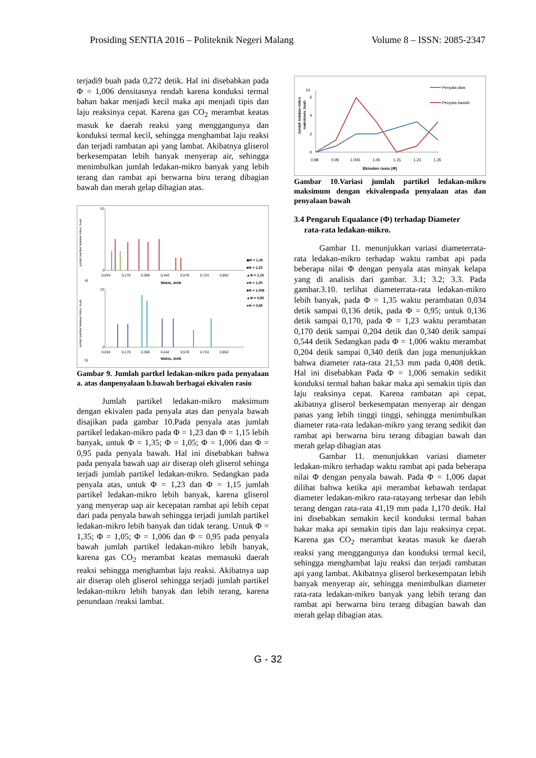Prosiding SENTIA 2016 – Politeknik Negeri Malang Volume 8 – ISSN: 2085-2347
terjadi9 buah pada 0,272 detik. Hal ini disebabkan pada Φ = 1,006 densitasnya rendah karena konduksi termal bahan bakar menjadi kecil maka api menjadi tipis dan laju reaksinya cepat. Karena gas CO<sub>2</sub> merambat keatas masuk ke daerah reaksi yang menggangunya dan konduksi termal kecil, sehingga menghambat laju reaksi dan terjadi rambatan api yang lambat. Akibatnya gliserol berkesempatan lebih banyak menyerap air, sehingga menimbulkan jumlah ledakan-mikro banyak yang lebih terang dan rambat api berwarna biru terang dibagian bawah dan merah gelap dibagian atas.
jumlah partikel ledakan mikro, buah
0
10
0,034
0,170
0,306
0,442
0,578
0,724
0,862
Waktu, detik
a)
◆Φ = 1,35
■Φ = 1,23
▲Φ = 1,15
●Φ = 1,05
■Φ = 1,006
▲Φ = 0,95
●Φ = 0,88
jumlah partikel ledakan mikro, buah
0
10
0,034
0,170
0,306
0,442
0,578
0,724
0,862
Waktu, detik
b)
Gambar 9. Jumlah partkel ledakan-mikro pada penyalaan a. atas danpenyalaan b.bawah berbagai ekivalen rasio
Jumlah partikel ledakan-mikro maksimum dengan ekivalen pada penyala atas dan penyala bawah disajikan pada gambar 10.Pada penyala atas jumlah partikel ledakan-mikro pada Φ = 1,23 dan Φ = 1,15 lebih banyak, untuk Φ = 1,35; Φ = 1,05; Φ = 1,006 dan Φ = 0,95 pada penyala bawah. Hal ini disebabkan bahwa pada penyala bawah uap air diserap oleh gliserol sehinga terjadi jumlah partikel ledakan-mikro. Sedangkan pada penyala atas, untuk Φ = 1,23 dan Φ = 1,15 jumlah partikel ledakan-mikro lebih banyak, karena gliserol yang menyerap uap air kecepatan rambat api lebih cepat dari pada penyala bawah sehingga terjadi jumlah partikel ledakan-mikro lebih banyak dan tidak terang. Untuk Φ = 1,35; Φ = 1,05; Φ = 1,006 dan Φ = 0,95 pada penyala bawah jumlah partikel ledakan-mikro lebih banyak, karena gas CO<sub>2</sub> merambat keatas memasuki daerah reaksi sehingga menghambat laju reaksi. Akibatnya uap air diserap oleh gliserol sehingga terjadi jumlah partikel ledakan-mikro lebih banyak dan lebih terang, karena penundaan /reaksi lambat.
Jumlah ledakan-mikro
maksimum, buah
0
2
4
6
10
0,88
0,95
1,006
1,05
1,15
1,23
1,35
Ekivalen rasio (Φ)
Penyala atas
Penyala bawah
Gambar 10.Variasi jumlah partikel ledakan-mikro maksimum dengan ekivalenpada penyalaan atas dan penyalaan bawah
3.4 Pengaruh Equalance (Φ) terhadap Diameter
rata-rata ledakan-mikro.
Gambar 11. menunjukkan variasi diameterrata-rata ledakan-mikro terhadap waktu rambat api pada beberapa nilai Φ dengan penyala atas minyak kelapa yang di analisis dari gambar. 3.1; 3.2; 3.3. Pada gambar.3.10. terlihat diameterrata-rata ledakan-mikro lebih banyak, pada Φ = 1,35 waktu perambatan 0,034 detik sampai 0,136 detik, pada Φ = 0,95; untuk 0,136 detik sampai 0,170, pada Φ = 1,23 waktu perambatan 0,170 detik sampai 0,204 detik dan 0,340 detik sampai 0,544 detik Sedangkan pada Φ = 1,006 waktu merambat 0,204 detik sampai 0,340 detik dan juga menunjukkan bahwa diameter rata-rata 21,53 mm pada 0,408 detik. Hal ini disebabkan Pada Φ = 1,006 semakin sedikit konduksi termal bahan bakar maka api semakin tipis dan laju reaksinya cepat. Karena rambatan api cepat, akibatnya gliserol berkesempatan menyerap air dengan panas yang lebih tinggi tinggi, sehingga menimbulkan diameter rata-rata ledakan-mikro yang terang sedikit dan rambat api berwarna biru terang dibagian bawah dan merah gelap dibagian atas
Gambar 11. menunjukkan variasi diameter ledakan-mikro terhadap waktu rambat api pada beberapa nilai Φ dengan penyala bawah. Pada Φ = 1,006 dapat dilihat bahwa ketika api merambat kebawah terdapat diameter ledakan-mikro rata-ratayang terbesar dan lebih terang dengan rata-rata 41,19 mm pada 1,170 detik. Hal ini disebabkan semakin kecil konduksi termal bahan bakar maka api semakin tipis dan laju reaksinya cepat. Karena gas CO<sub>2</sub> merambat keatas masuk ke daerah reaksi yang menggangunya dan konduksi termal kecil, sehingga menghambat laju reaksi dan terjadi rambatan api yang lambat. Akibatnya gliserol berkesempatan lebih banyak menyerap air, sehingga menimbulkan diameter rata-rata ledakan-mikro banyak yang lebih terang dan rambat api berwarna biru terang dibagian bawah dan merah gelap dibagian atas.
G - 32